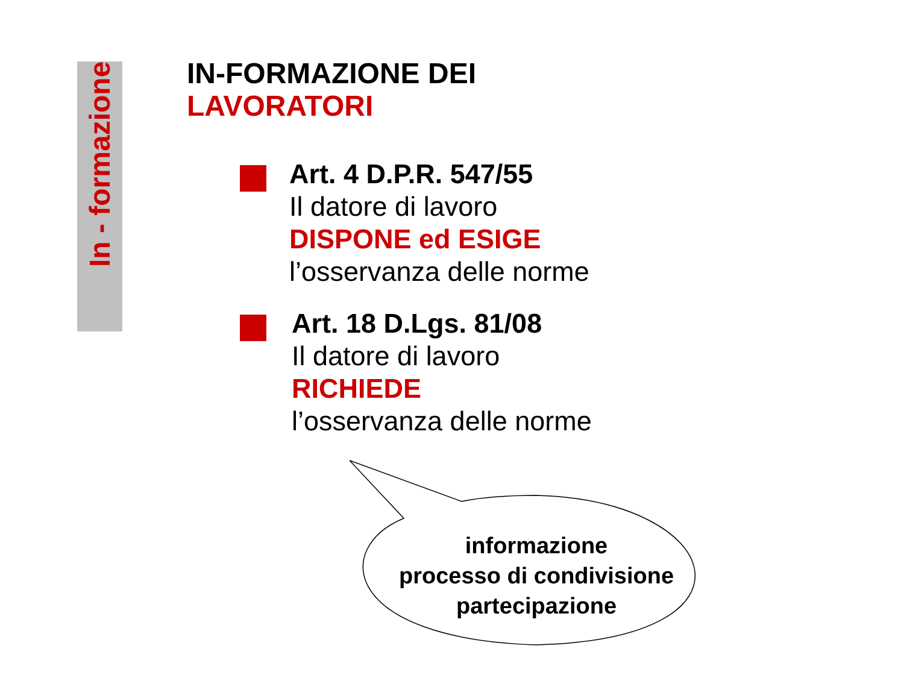In - formazione
IN-FORMAZIONE DEI
LAVORATORI
Art. 4 D.P.R. 547/55
Il datore di lavoro
DISPONE ed ESIGE
l’osservanza delle norme
Art. 18 D.Lgs. 81/08
Il datore di lavoro
RICHIEDE
l’osservanza delle norme
informazione
processo di condivisione
partecipazione